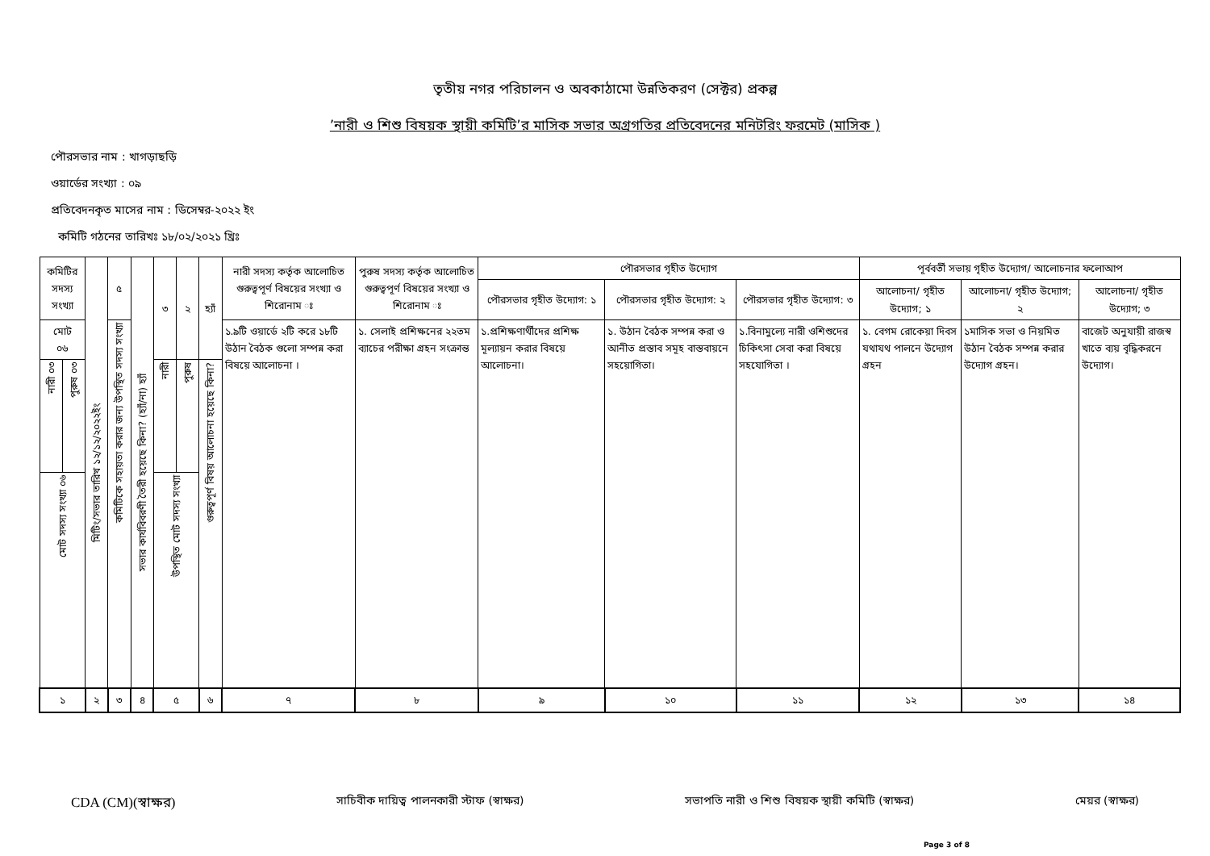তৃতীয় নগর পরিচালন ও অবকাঠামো উন্নতিকরণ (সেক্টর) প্রকল্প
’নারী ও শিশু বিষয়ক স্থায়ী কমিটি’র মাসিক সভার অগ্রগতির প্রতিবেদনের মনিটরিং ফরমেট (মাসিক )
পৌরসভার নাম : খাগড়াছড়ি
ওয়ার্ডের সংখ্যা : ০৯
প্রতিবেদনকৃত মাসের নাম : ডিসেম্বর-২০২২ ইং
কমিটি গঠনের তারিখঃ ১৮/০২/২০২১ খ্রিঃ
| কমিটির সদস্য সংখ্যা | | মিটিং/সভার তারিখ ১২/১২/২০২২ইং | ৫ | সভার কার্যবিবরণী তৈরী হয়েছে কিনা? (হ্যাঁ/না) হ্যাঁ | ৩ | ২ | হ্যাঁ | নারী সদস্য কর্তৃক আলোচিত গুরুত্বপূর্ণ বিষয়ের সংখ্যা ও শিরোনাম ঃ | পুরুষ সদস্য কর্তৃক আলোচিত গুরুত্বপূর্ণ বিষয়ের সংখ্যা ও শিরোনাম ঃ | পৌরসভার গৃহীত উদ্যোগ | | | পূর্ববর্তী সভায় গৃহীত উদ্যোগ/ আলোচনার ফলোআপ | | |
| --- | --- | --- | --- | --- | --- | --- | --- | --- | --- | --- | --- | --- | --- | --- | --- |
| | | | | | | | | | | পৌরসভার গৃহীত উদ্যোগ: ১ | পৌরসভার গৃহীত উদ্যোগ: ২ | পৌরসভার গৃহীত উদ্যোগ: ৩ | আলোচনা/ গৃহীত উদ্যোগ; ১ | আলোচনা/ গৃহীত উদ্যোগ; ২ | আলোচনা/ গৃহীত উদ্যোগ; ৩ |
| মোট ০৬ | | | কমিটিকে সহায়তা করার জন্য উপস্থিত সদস্য সংখ্যা | | | | | ১.৯টি ওয়ার্ডে ২টি করে ১৮টি উঠান বৈঠক গুলো সম্পন্ন করা বিষয়ে আলোচনা । | ১. সেলাই প্রশিক্ষনের ২২তম ব্যাচের পরীক্ষা গ্রহন সংক্রান্ত | ১.প্রশিক্ষণার্থীদের প্রশিক্ষ মূল্যায়ন করার বিষয়ে আলোচনা। | ১. উঠান বৈঠক সম্পন্ন করা ও আনীত প্রস্তাব সমূহ বাস্তবায়নে সহয়োগিতা। | ১.বিনামুল্যে নারী ওশিশুদের চিকিৎসা সেবা করা বিষয়ে সহযোগিতা । | ১. বেগম রোকেয়া দিবস যথাযথ পালনে উদ্যোগ গ্রহন | ১মাসিক সভা ও নিয়মিত উঠান বৈঠক সম্পন্ন করার উদ্যোগ গ্রহন। | বাজেট অনুযায়ী রাজস্ব খাতে ব্যয় বৃদ্ধিকরনে উদ্যোগ। |
| নারী ০৩ | পুরুষ ০৩ | | | | নারী | পুরুষ | গুরুত্বপূর্ণ বিষয় আলোচনা হয়েছে কিনা? | | | | | | | | |
| মোট সদস্য সংখ্যা ০৬ | | | | | উপস্থিত মোট সদস্য সংখ্যা | | | | | | | | | | |
| ১ | | ২ | ৩ | ৪ | ৫ | | ৬ | ৭ | ৮ | ৯ | ১০ | ১১ | ১২ | ১৩ | ১৪ |
CDA (CM)(স্বাক্ষর) সাচিবীক দায়িত্ব পালনকারী স্টাফ (স্বাক্ষর) সভাপতি নারী ও শিশু বিষয়ক স্থায়ী কমিটি (স্বাক্ষর) মেয়র (স্বাক্ষর)
Page 3 of 8